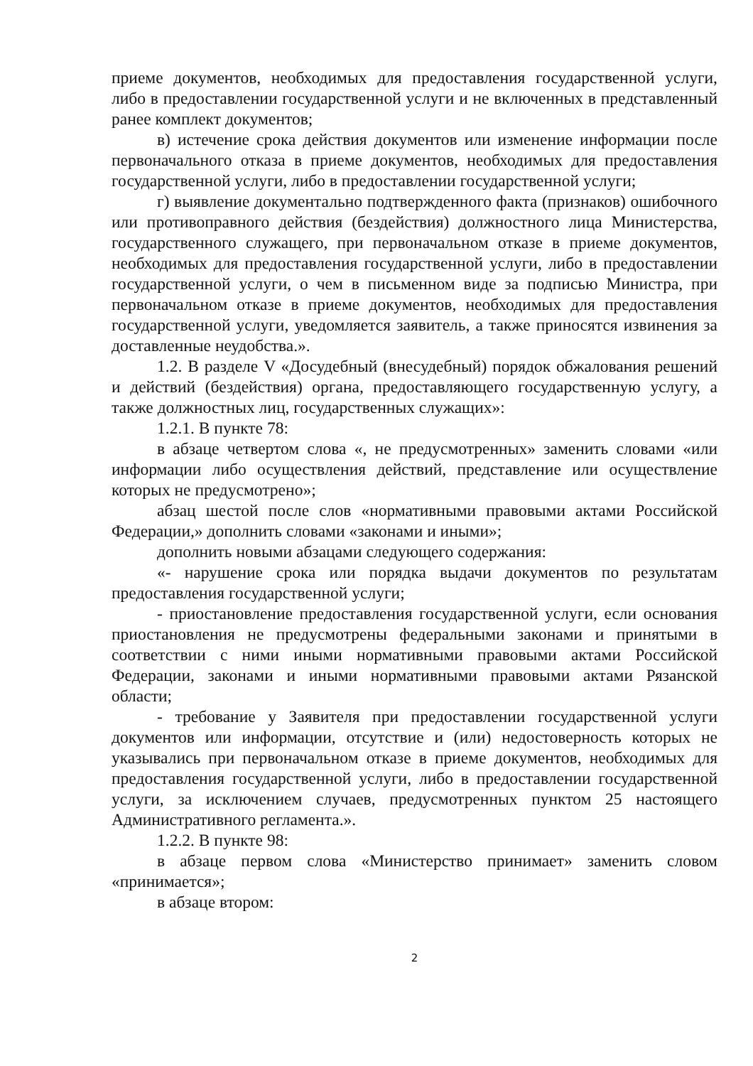приеме документов, необходимых для предоставления государственной услуги, либо в предоставлении государственной услуги и не включенных в представленный ранее комплект документов;
в) истечение срока действия документов или изменение информации после первоначального отказа в приеме документов, необходимых для предоставления государственной услуги, либо в предоставлении государственной услуги;
г) выявление документально подтвержденного факта (признаков) ошибочного или противоправного действия (бездействия) должностного лица Министерства, государственного служащего, при первоначальном отказе в приеме документов, необходимых для предоставления государственной услуги, либо в предоставлении государственной услуги, о чем в письменном виде за подписью Министра, при первоначальном отказе в приеме документов, необходимых для предоставления государственной услуги, уведомляется заявитель, а также приносятся извинения за доставленные неудобства.».
1.2. В разделе V «Досудебный (внесудебный) порядок обжалования решений и действий (бездействия) органа, предоставляющего государственную услугу, а также должностных лиц, государственных служащих»:
1.2.1. В пункте 78:
в абзаце четвертом слова «, не предусмотренных» заменить словами «или информации либо осуществления действий, представление или осуществление которых не предусмотрено»;
абзац шестой после слов «нормативными правовыми актами Российской Федерации,» дополнить словами «законами и иными»;
дополнить новыми абзацами следующего содержания:
«- нарушение срока или порядка выдачи документов по результатам предоставления государственной услуги;
- приостановление предоставления государственной услуги, если основания приостановления не предусмотрены федеральными законами и принятыми в соответствии с ними иными нормативными правовыми актами Российской Федерации, законами и иными нормативными правовыми актами Рязанской области;
- требование у Заявителя при предоставлении государственной услуги документов или информации, отсутствие и (или) недостоверность которых не указывались при первоначальном отказе в приеме документов, необходимых для предоставления государственной услуги, либо в предоставлении государственной услуги, за исключением случаев, предусмотренных пунктом 25 настоящего Административного регламента.».
1.2.2. В пункте 98:
в абзаце первом слова «Министерство принимает» заменить словом «принимается»;
в абзаце втором:
2